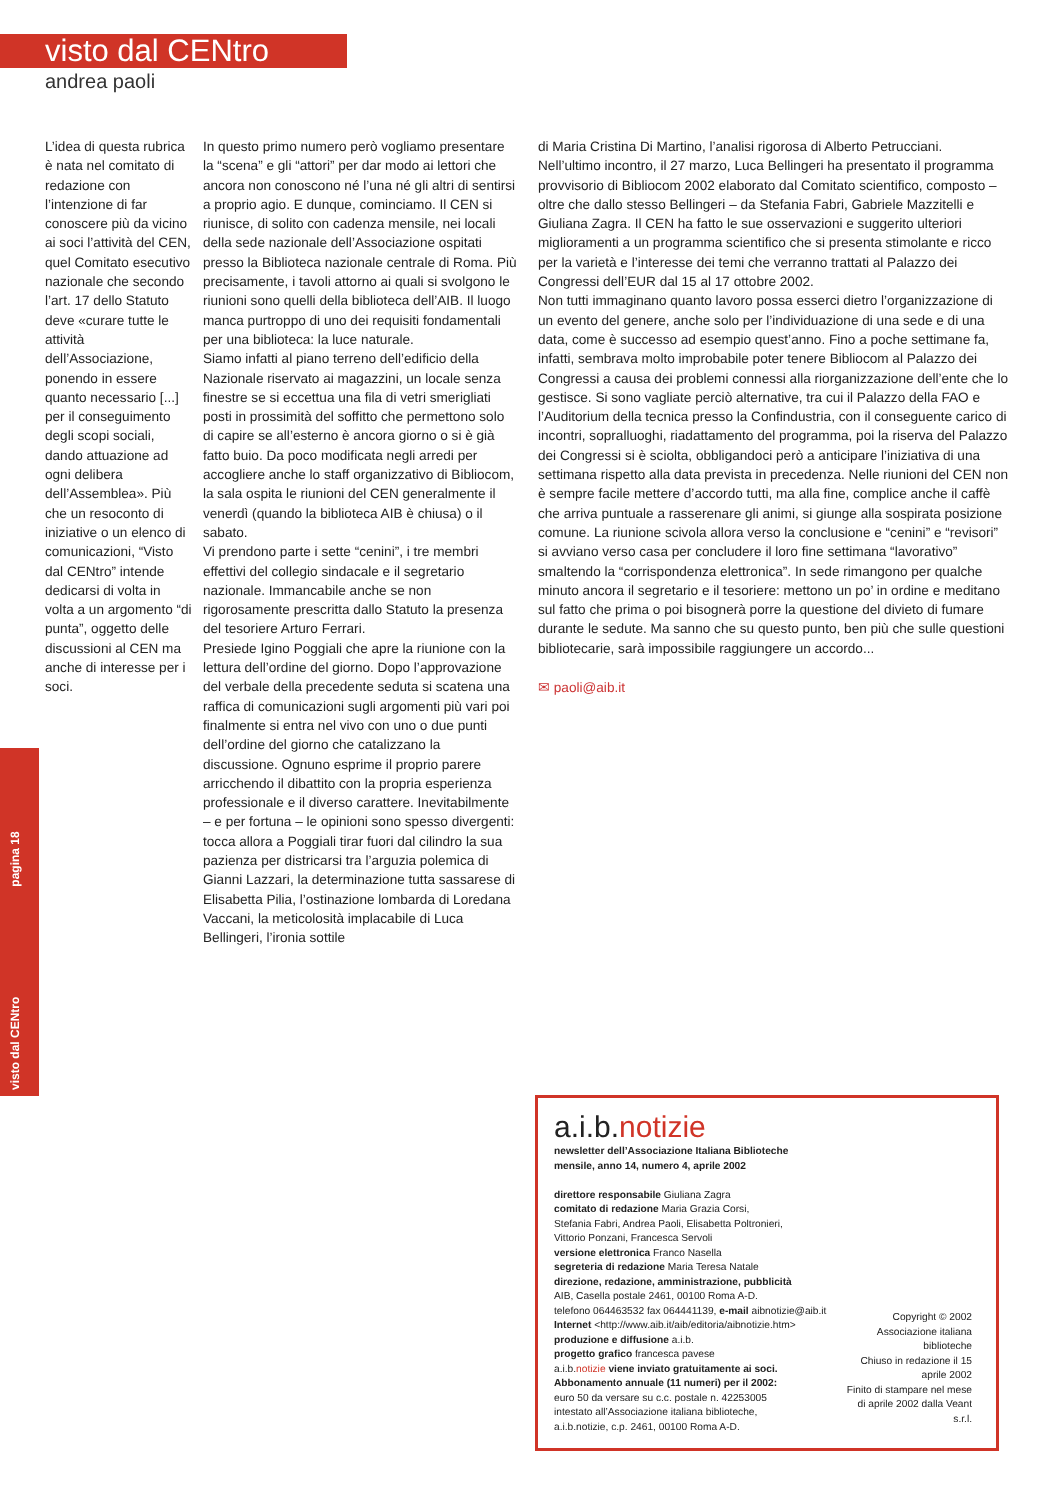visto dal CENtro
andrea paoli
L’idea di questa rubrica è nata nel comitato di redazione con l’intenzione di far conoscere più da vicino ai soci l’attività del CEN, quel Comitato esecutivo nazionale che secondo l’art. 17 dello Statuto deve «curare tutte le attività dell’Associazione, ponendo in essere quanto necessario [...] per il conseguimento degli scopi sociali, dando attuazione ad ogni delibera dell’Assemblea». Più che un resoconto di iniziative o un elenco di comunicazioni, “Visto dal CENtro” intende dedicarsi di volta in volta a un argomento “di punta”, oggetto delle discussioni al CEN ma anche di interesse per i soci.
In questo primo numero però vogliamo presentare la “scena” e gli “attori” per dar modo ai lettori che ancora non conoscono né l’una né gli altri di sentirsi a proprio agio. E dunque, cominciamo. Il CEN si riunisce, di solito con cadenza mensile, nei locali della sede nazionale dell’Associazione ospitati presso la Biblioteca nazionale centrale di Roma. Più precisamente, i tavoli attorno ai quali si svolgono le riunioni sono quelli della biblioteca dell’AIB. Il luogo manca purtroppo di uno dei requisiti fondamentali per una biblioteca: la luce naturale.
Siamo infatti al piano terreno dell’edificio della Nazionale riservato ai magazzini, un locale senza finestre se si eccettua una fila di vetri smerigliati posti in prossimità del soffitto che permettono solo di capire se all’esterno è ancora giorno o si è già fatto buio. Da poco modificata negli arredi per accogliere anche lo staff organizzativo di Bibliocom, la sala ospita le riunioni del CEN generalmente il venerdì (quando la biblioteca AIB è chiusa) o il sabato.
Vi prendono parte i sette “cenini”, i tre membri effettivi del collegio sindacale e il segretario nazionale. Immancabile anche se non rigorosamente prescritta dallo Statuto la presenza del tesoriere Arturo Ferrari.
Presiede Igino Poggiali che apre la riunione con la lettura dell’ordine del giorno. Dopo l’approvazione del verbale della precedente seduta si scatena una raffica di comunicazioni sugli argomenti più vari poi finalmente si entra nel vivo con uno o due punti dell’ordine del giorno che catalizzano la discussione. Ognuno esprime il proprio parere arricchendo il dibattito con la propria esperienza professionale e il diverso carattere. Inevitabilmente – e per fortuna – le opinioni sono spesso divergenti: tocca allora a Poggiali tirar fuori dal cilindro la sua pazienza per districarsi tra l’arguzia polemica di Gianni Lazzari, la determinazione tutta sassarese di Elisabetta Pilia, l’ostinazione lombarda di Loredana Vaccani, la meticolosità implacabile di Luca Bellingeri, l’ironia sottile
di Maria Cristina Di Martino, l’analisi rigorosa di Alberto Petrucciani. Nell’ultimo incontro, il 27 marzo, Luca Bellingeri ha presentato il programma provvisorio di Bibliocom 2002 elaborato dal Comitato scientifico, composto – oltre che dallo stesso Bellingeri – da Stefania Fabri, Gabriele Mazzitelli e Giuliana Zagra. Il CEN ha fatto le sue osservazioni e suggerito ulteriori miglioramenti a un programma scientifico che si presenta stimolante e ricco per la varietà e l’interesse dei temi che verranno trattati al Palazzo dei Congressi dell’EUR dal 15 al 17 ottobre 2002.
Non tutti immaginano quanto lavoro possa esserci dietro l’organizzazione di un evento del genere, anche solo per l’individuazione di una sede e di una data, come è successo ad esempio quest’anno. Fino a poche settimane fa, infatti, sembrava molto improbabile poter tenere Bibliocom al Palazzo dei Congressi a causa dei problemi connessi alla riorganizzazione dell’ente che lo gestisce. Si sono vagliate perciò alternative, tra cui il Palazzo della FAO e l’Auditorium della tecnica presso la Confindustria, con il conseguente carico di incontri, sopralluoghi, riadattamento del programma, poi la riserva del Palazzo dei Congressi si è sciolta, obbligandoci però a anticipare l’iniziativa di una settimana rispetto alla data prevista in precedenza. Nelle riunioni del CEN non è sempre facile mettere d’accordo tutti, ma alla fine, complice anche il caffè che arriva puntuale a rasserenare gli animi, si giunge alla sospirata posizione comune. La riunione scivola allora verso la conclusione e “cenini” e “revisori” si avviano verso casa per concludere il loro fine settimana “lavorativo” smaltendo la “corrispondenza elettronica”. In sede rimangono per qualche minuto ancora il segretario e il tesoriere: mettono un po’ in ordine e meditano sul fatto che prima o poi bisognerà porre la questione del divieto di fumare durante le sedute. Ma sanno che su questo punto, ben più che sulle questioni bibliotecarie, sarà impossibile raggiungere un accordo...
✉ paoli@aib.it
visto dal CENtro pagina 18
a.i.b.notizie
newsletter dell’Associazione Italiana Biblioteche
mensile, anno 14, numero 4, aprile 2002
direttore responsabile Giuliana Zagra
comitato di redazione Maria Grazia Corsi,
Stefania Fabri, Andrea Paoli, Elisabetta Poltronieri,
Vittorio Ponzani, Francesca Servoli
versione elettronica Franco Nasella
segreteria di redazione Maria Teresa Natale
direzione, redazione, amministrazione, pubblicità
AIB, Casella postale 2461, 00100 Roma A-D.
telefono 064463532 fax 064441139, e-mail aibnotizie@aib.it
Internet <http://www.aib.it/aib/editoria/aibnotizie.htm>
produzione e diffusione a.i.b.
progetto grafico francesca pavese
a.i.b.notizie viene inviato gratuitamente ai soci.
Abbonamento annuale (11 numeri) per il 2002:
euro 50 da versare su c.c. postale n. 42253005
intestato all’Associazione italiana biblioteche,
a.i.b.notizie, c.p. 2461, 00100 Roma A-D.
Copyright © 2002 Associazione italiana biblioteche
Chiuso in redazione il 15 aprile 2002
Finito di stampare nel mese di aprile 2002 dalla Veant s.r.l.